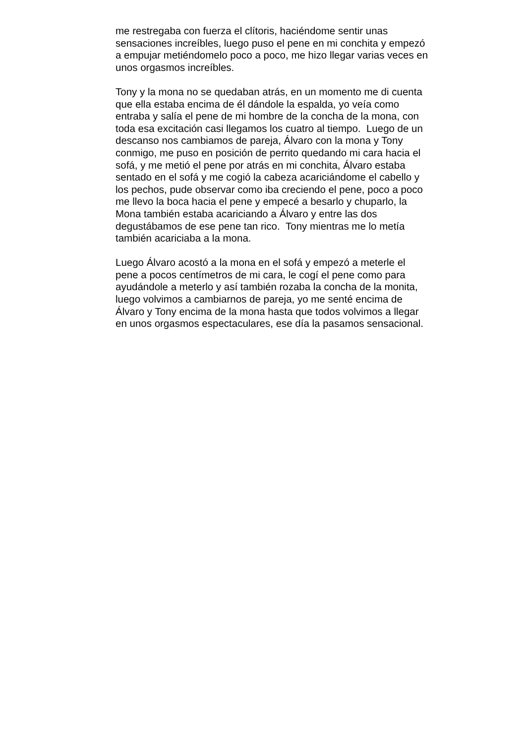me restregaba con fuerza el clítoris, haciéndome sentir unas
sensaciones increíbles, luego puso el pene en mi conchita y empezó
a empujar metiéndomelo poco a poco, me hizo llegar varias veces en
unos orgasmos increíbles.
Tony y la mona no se quedaban atrás, en un momento me di cuenta
que ella estaba encima de él dándole la espalda, yo veía como
entraba y salía el pene de mi hombre de la concha de la mona, con
toda esa excitación casi llegamos los cuatro al tiempo. Luego de un
descanso nos cambiamos de pareja, Álvaro con la mona y Tony
conmigo, me puso en posición de perrito quedando mi cara hacia el
sofá, y me metió el pene por atrás en mi conchita, Álvaro estaba
sentado en el sofá y me cogió la cabeza acariciándome el cabello y
los pechos, pude observar como iba creciendo el pene, poco a poco
me llevo la boca hacia el pene y empecé a besarlo y chuparlo, la
Mona también estaba acariciando a Álvaro y entre las dos
degustábamos de ese pene tan rico. Tony mientras me lo metía
también acariciaba a la mona.
Luego Álvaro acostó a la mona en el sofá y empezó a meterle el
pene a pocos centímetros de mi cara, le cogí el pene como para
ayudándole a meterlo y así también rozaba la concha de la monita,
luego volvimos a cambiarnos de pareja, yo me senté encima de
Álvaro y Tony encima de la mona hasta que todos volvimos a llegar
en unos orgasmos espectaculares, ese día la pasamos sensacional.